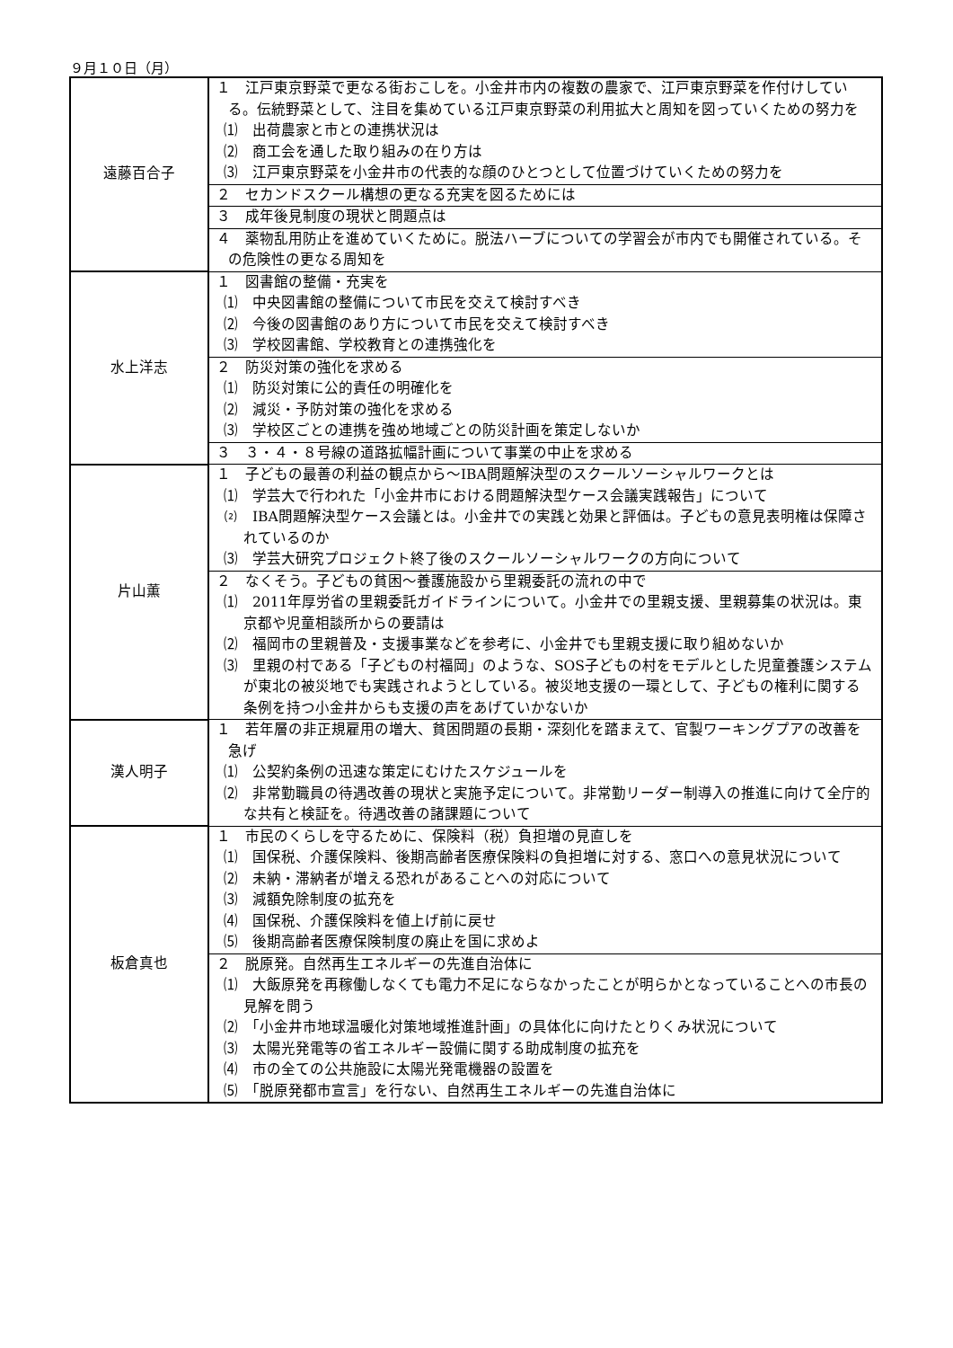９月１０日（月）
| 遠藤百合子 | １ 江戸東京野菜で更なる街おこしを。小金井市内の複数の農家で、江戸東京野菜を作付けしている。伝統野菜として、注目を集めている江戸東京野菜の利用拡大と周知を図っていくための努力を ⑴ 出荷農家と市との連携状況は ⑵ 商工会を通した取り組みの在り方は ⑶ 江戸東京野菜を小金井市の代表的な顔のひとつとして位置づけていくための努力を |
| | ２ セカンドスクール構想の更なる充実を図るためには |
| | ３ 成年後見制度の現状と問題点は |
| | ４ 薬物乱用防止を進めていくために。脱法ハーブについての学習会が市内でも開催されている。その危険性の更なる周知を |
| 水上洋志 | １ 図書館の整備・充実を ⑴ 中央図書館の整備について市民を交えて検討すべき ⑵ 今後の図書館のあり方について市民を交えて検討すべき ⑶ 学校図書館、学校教育との連携強化を |
| | ２ 防災対策の強化を求める ⑴ 防災対策に公的責任の明確化を ⑵ 減災・予防対策の強化を求める ⑶ 学校区ごとの連携を強め地域ごとの防災計画を策定しないか |
| | ３ ３・４・８号線の道路拡幅計画について事業の中止を求める |
| 片山薫 | １ 子どもの最善の利益の観点から～IBA問題解決型のスクールソーシャルワークとは ⑴ 学芸大で行われた「小金井市における問題解決型ケース会議実践報告」について ⑵ IBA問題解決型ケース会議とは。小金井での実践と効果と評価は。子どもの意見表明権は保障されているのか ⑶ 学芸大研究プロジェクト終了後のスクールソーシャルワークの方向について |
| | ２ なくそう。子どもの貧困～養護施設から里親委託の流れの中で ⑴ 2011年厚労省の里親委託ガイドラインについて。小金井での里親支援、里親募集の状況は。東京都や児童相談所からの要請は ⑵ 福岡市の里親普及・支援事業などを参考に、小金井でも里親支援に取り組めないか ⑶ 里親の村である「子どもの村福岡」のような、SOS子どもの村をモデルとした児童養護システムが東北の被災地でも実践されようとしている。被災地支援の一環として、子どもの権利に関する条例を持つ小金井からも支援の声をあげていかないか |
| 漢人明子 | １ 若年層の非正規雇用の増大、貧困問題の長期・深刻化を踏まえて、官製ワーキングプアの改善を急げ ⑴ 公契約条例の迅速な策定にむけたスケジュールを ⑵ 非常勤職員の待遇改善の現状と実施予定について。非常勤リーダー制導入の推進に向けて全庁的な共有と検証を。待遇改善の諸課題について |
| 板倉真也 | １ 市民のくらしを守るために、保険料（税）負担増の見直しを ⑴ 国保税、介護保険料、後期高齢者医療保険料の負担増に対する、窓口への意見状況について ⑵ 未納・滞納者が増える恐れがあることへの対応について ⑶ 減額免除制度の拡充を ⑷ 国保税、介護保険料を値上げ前に戻せ ⑸ 後期高齢者医療保険制度の廃止を国に求めよ |
| | ２ 脱原発。自然再生エネルギーの先進自治体に ⑴ 大飯原発を再稼働しなくても電力不足にならなかったことが明らかとなっていることへの市長の見解を問う ⑵ 「小金井市地球温暖化対策地域推進計画」の具体化に向けたとりくみ状況について ⑶ 太陽光発電等の省エネルギー設備に関する助成制度の拡充を ⑷ 市の全ての公共施設に太陽光発電機器の設置を ⑸ 「脱原発都市宣言」を行ない、自然再生エネルギーの先進自治体に |